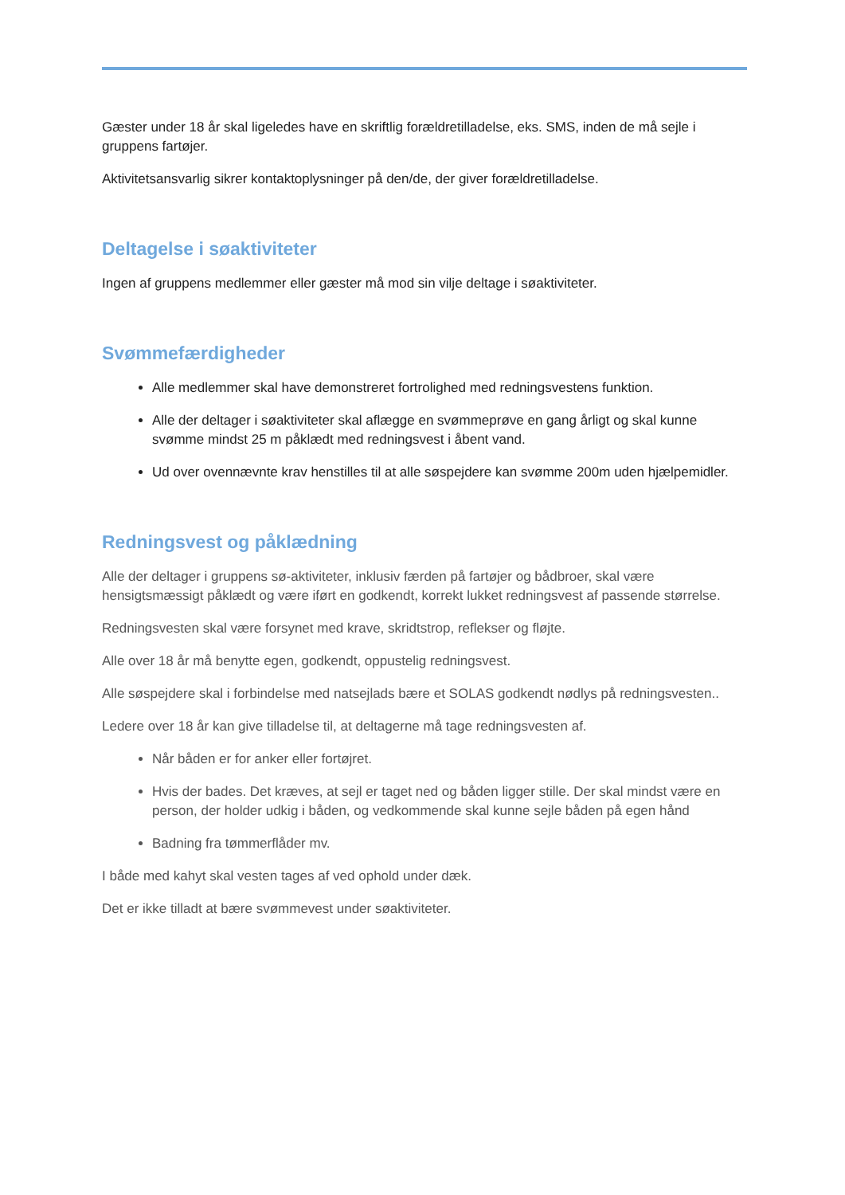Gæster under 18 år skal ligeledes have en skriftlig forældretilladelse, eks. SMS, inden de må sejle i gruppens fartøjer.
Aktivitetsansvarlig sikrer kontaktoplysninger på den/de, der giver forældretilladelse.
Deltagelse i søaktiviteter
Ingen af gruppens medlemmer eller gæster må mod sin vilje deltage i søaktiviteter.
Svømmefærdigheder
Alle medlemmer skal have demonstreret fortrolighed med redningsvestens funktion.
Alle der deltager i søaktiviteter skal aflægge en svømmeprøve en gang årligt og skal kunne svømme mindst 25 m påklædt med redningsvest i åbent vand.
Ud over ovennævnte krav henstilles til at alle søspejdere kan svømme 200m uden hjælpemidler.
Redningsvest og påklædning
Alle der deltager i gruppens sø-aktiviteter, inklusiv færden på fartøjer og bådbroer, skal være hensigtsmæssigt påklædt og være iført en godkendt, korrekt lukket redningsvest af passende størrelse.
Redningsvesten skal være forsynet med krave, skridtstrop, reflekser og fløjte.
Alle over 18 år må benytte egen, godkendt, oppustelig redningsvest.
Alle søspejdere skal i forbindelse med natsejlads bære et SOLAS godkendt nødlys på redningsvesten..
Ledere over 18 år kan give tilladelse til, at deltagerne må tage redningsvesten af.
Når båden er for anker eller fortøjret.
Hvis der bades. Det kræves, at sejl er taget ned og båden ligger stille. Der skal mindst være en person, der holder udkig i båden, og vedkommende skal kunne sejle båden på egen hånd
Badning fra tømmerflåder mv.
I både med kahyt skal vesten tages af ved ophold under dæk.
Det er ikke tilladt at bære svømmevest under søaktiviteter.